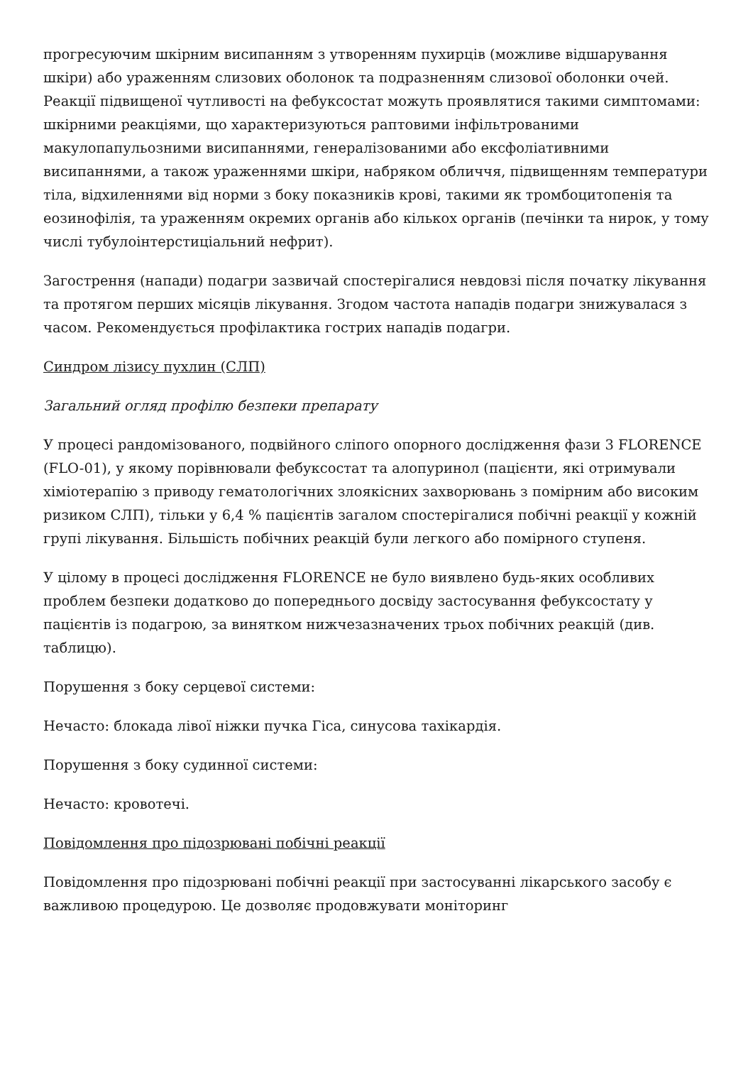прогресуючим шкірним висипанням з утворенням пухирців (можливе відшарування шкіри) або ураженням слизових оболонок та подразненням слизової оболонки очей. Реакції підвищеної чутливості на фебуксостат можуть проявлятися такими симптомами: шкірними реакціями, що характеризуються раптовими інфільтрованими макулопапульозними висипаннями, генералізованими або ексфоліативними висипаннями, а також ураженнями шкіри, набряком обличчя, підвищенням температури тіла, відхиленнями від норми з боку показників крові, такими як тромбоцитопенія та еозинофілія, та ураженням окремих органів або кількох органів (печінки та нирок, у тому числі тубулоінтерстиціальний нефрит).
Загострення (напади) подагри зазвичай спостерігалися невдовзі після початку лікування та протягом перших місяців лікування. Згодом частота нападів подагри знижувалася з часом. Рекомендується профілактика гострих нападів подагри.
Синдром лізису пухлин (СЛП)
Загальний огляд профілю безпеки препарату
У процесі рандомізованого, подвійного сліпого опорного дослідження фази 3 FLORENCE (FLO-01), у якому порівнювали фебуксостат та алопуринол (пацієнти, які отримували хіміотерапію з приводу гематологічних злоякісних захворювань з помірним або високим ризиком СЛП), тільки у 6,4 % пацієнтів загалом спостерігалися побічні реакції у кожній групі лікування. Більшість побічних реакцій були легкого або помірного ступеня.
У цілому в процесі дослідження FLORENCE не було виявлено будь-яких особливих проблем безпеки додатково до попереднього досвіду застосування фебуксостату у пацієнтів із подагрою, за винятком нижчезазначених трьох побічних реакцій (див. таблицю).
Порушення з боку серцевої системи:
Нечасто: блокада лівої ніжки пучка Гіса, синусова тахікардія.
Порушення з боку судинної системи:
Нечасто: кровотечі.
Повідомлення про підозрювані побічні реакції
Повідомлення про підозрювані побічні реакції при застосуванні лікарського засобу є важливою процедурою. Це дозволяє продовжувати моніторинг